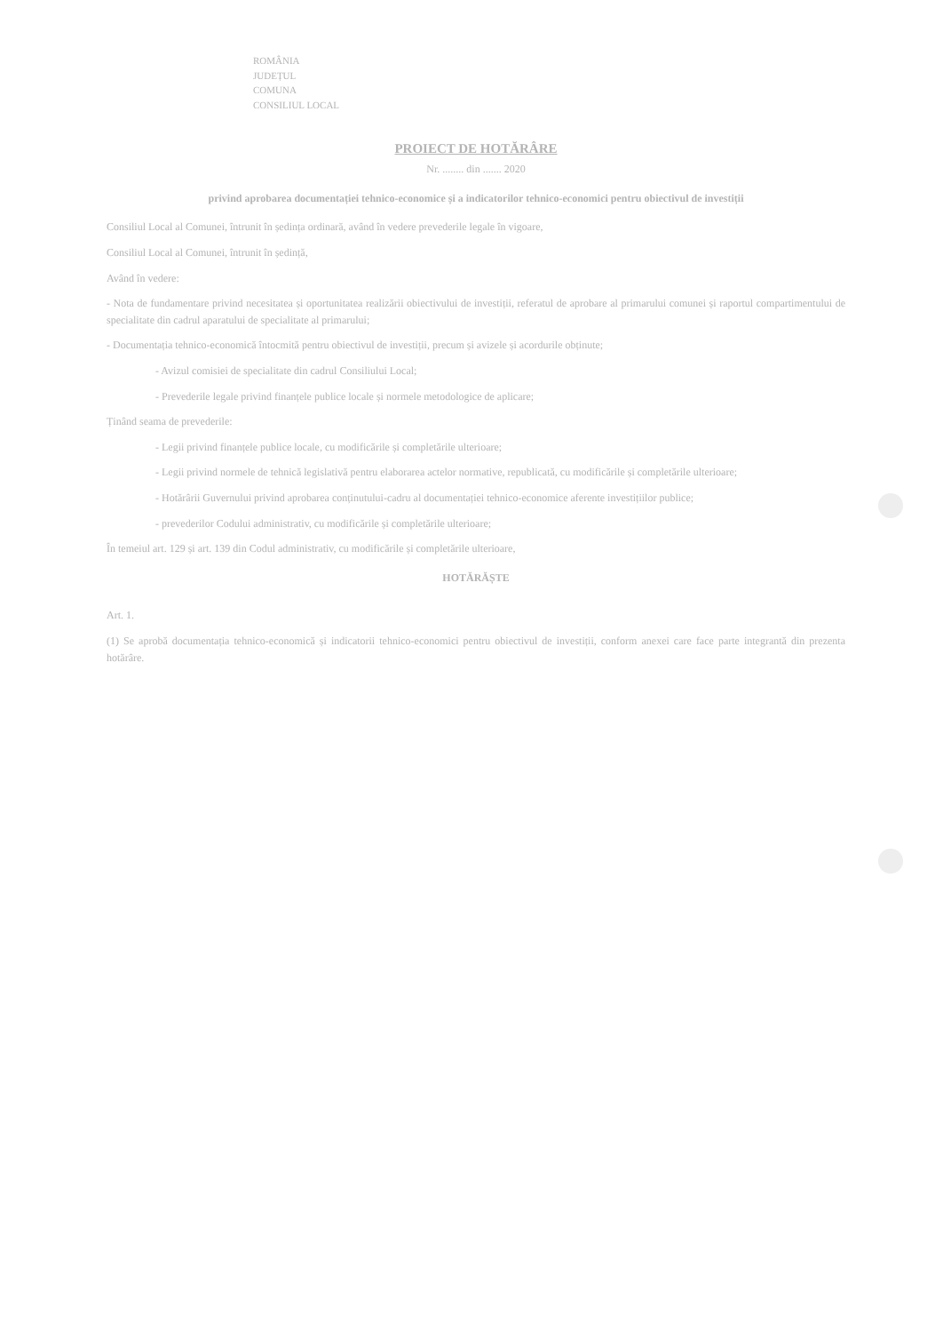ROMÂNIA
JUDEȚUL
COMUNA
CONSILIUL LOCAL
PROIECT DE HOTĂRÂRE
Nr. ........ din ....... 2020
privind aprobarea documentației tehnico-economice și a indicatorilor tehnico-economici pentru obiectivul de investiții
Consiliul Local al Comunei, întrunit în ședința ordinară, având în vedere prevederile legale în vigoare,
Consiliul Local al Comunei, întrunit în ședință,
Având în vedere:
- Nota de fundamentare privind necesitatea și oportunitatea realizării obiectivului de investiții, referatul de aprobare al primarului comunei și raportul compartimentului de specialitate din cadrul aparatului de specialitate al primarului;
- Documentația tehnico-economică întocmită pentru obiectivul de investiții, precum și avizele și acordurile obținute;
- Avizul comisiei de specialitate din cadrul Consiliului Local;
- Prevederile legale privind finanțele publice locale și normele metodologice de aplicare;
Ținând seama de prevederile:
- Legii privind finanțele publice locale, cu modificările și completările ulterioare;
- Legii privind normele de tehnică legislativă pentru elaborarea actelor normative, republicată, cu modificările și completările ulterioare;
- Hotărârii Guvernului privind aprobarea conținutului-cadru al documentației tehnico-economice aferente investițiilor publice;
- prevederilor Codului administrativ, cu modificările și completările ulterioare;
În temeiul art. 129 și art. 139 din Codul administrativ, cu modificările și completările ulterioare,
HOTĂRĂȘTE
Art. 1.
(1) Se aprobă documentația tehnico-economică și indicatorii tehnico-economici pentru obiectivul de investiții, conform anexei care face parte integrantă din prezenta hotărâre.